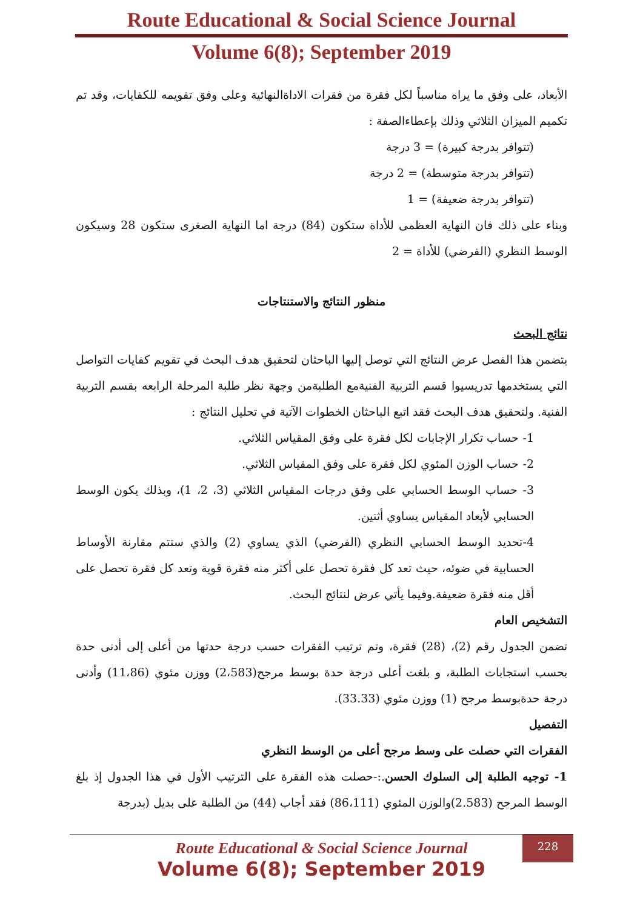Route Educational & Social Science Journal
Volume 6(8); September 2019
الأبعاد، على وفق ما يراه مناسباً لكل فقرة من فقرات الاداةالنهائية وعلى وفق تقويمه للكفايات، وقد تم تكميم الميزان الثلاثي وذلك بإعطاءالصفة :
(تتوافر بدرجة كبيرة) = 3 درجة
(تتوافر بدرجة متوسطة) = 2 درجة
(تتوافر بدرجة ضعيفة) = 1
وبناء على ذلك فان النهاية العظمى للأداة ستكون (84) درجة اما النهاية الصغرى ستكون 28 وسيكون الوسط النظري (الفرضي) للأداة = 2
منظور النتائج والاستنتاجات
نتائج البحث
يتضمن هذا الفصل عرض النتائج التي توصل إليها الباحثان لتحقيق هدف البحث في تقويم كفايات التواصل التي يستخدمها تدريسيوا قسم التربية الفنيةمع الطلبةمن وجهة نظر طلبة المرحلة الرابعه بقسم التربية الفنية. ولتحقيق هدف البحث فقد اتبع الباحثان الخطوات الآتية في تحليل النتائج :
1- حساب تكرار الإجابات لكل فقرة على وفق المقياس الثلاثي.
2- حساب الوزن المئوي لكل فقرة على وفق المقياس الثلاثي.
3- حساب الوسط الحسابي على وفق درجات المقياس الثلاثي (3، 2، 1)، وبذلك يكون الوسط الحسابي لأبعاد المقياس يساوي أثنين.
4-تحديد الوسط الحسابي النظري (الفرضي) الذي يساوي (2) والذي ستتم مقارنة الأوساط الحسابية في ضوئه، حيث تعد كل فقرة تحصل على أكثر منه فقرة قوية وتعد كل فقرة تحصل على أقل منه فقرة ضعيفة.وفيما يأتي عرض لنتائج البحث.
التشخيص العام
تضمن الجدول رقم (2)، (28) فقرة، وتم ترتيب الفقرات حسب درجة حدتها من أعلى إلى أدنى حدة بحسب استجابات الطلبة، و بلغت أعلى درجة حدة بوسط مرجح(2،583) ووزن مئوي (11،86) وأدنى درجة حدةبوسط مرجح (1) ووزن مئوي (33.33).
التفصيل
الفقرات التي حصلت على وسط مرجح أعلى من الوسط النظري
1- توجيه الطلبة إلى السلوك الحسن.:-حصلت هذه الفقرة على الترتيب الأول في هذا الجدول إذ بلغ الوسط المرجح (2.583)والوزن المئوي (86،111) فقد أجاب (44) من الطلبة على بديل (بدرجة
228
Route Educational & Social Science Journal
Volume 6(8); September 2019